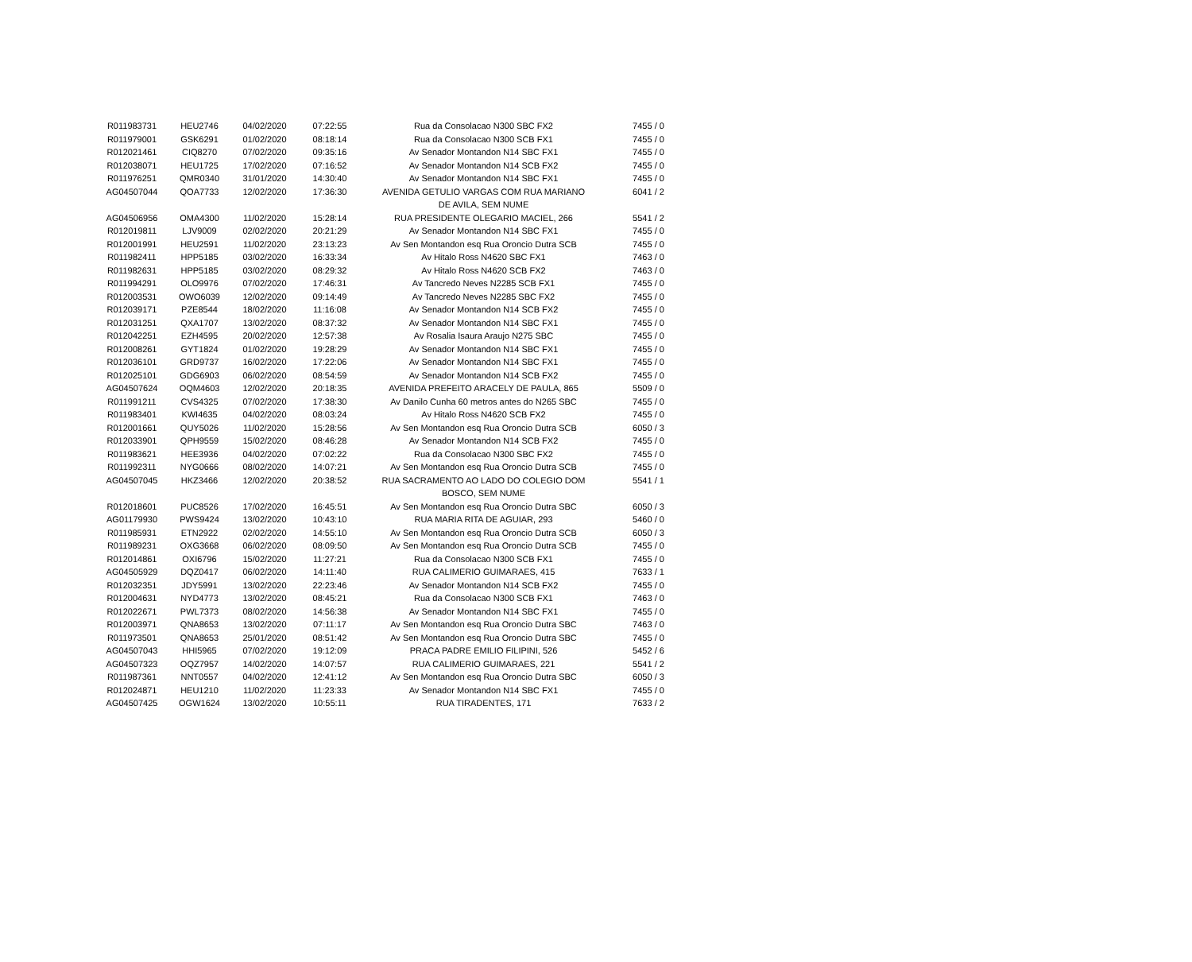| R011983731 | HEU2746 | 04/02/2020 | 07:22:55 | Rua da Consolacao N300 SBC FX2 | 7455 / 0 |
| R011979001 | GSK6291 | 01/02/2020 | 08:18:14 | Rua da Consolacao N300 SCB FX1 | 7455 / 0 |
| R012021461 | CIQ8270 | 07/02/2020 | 09:35:16 | Av Senador Montandon N14 SBC FX1 | 7455 / 0 |
| R012038071 | HEU1725 | 17/02/2020 | 07:16:52 | Av Senador Montandon N14 SCB FX2 | 7455 / 0 |
| R011976251 | QMR0340 | 31/01/2020 | 14:30:40 | Av Senador Montandon N14 SBC FX1 | 7455 / 0 |
| AG04507044 | QOA7733 | 12/02/2020 | 17:36:30 | AVENIDA GETULIO VARGAS COM RUA MARIANO DE AVILA, SEM NUME | 6041 / 2 |
| AG04506956 | OMA4300 | 11/02/2020 | 15:28:14 | RUA PRESIDENTE OLEGARIO MACIEL, 266 | 5541 / 2 |
| R012019811 | LJV9009 | 02/02/2020 | 20:21:29 | Av Senador Montandon N14 SBC FX1 | 7455 / 0 |
| R012001991 | HEU2591 | 11/02/2020 | 23:13:23 | Av Sen Montandon esq Rua Oroncio Dutra SCB | 7455 / 0 |
| R011982411 | HPP5185 | 03/02/2020 | 16:33:34 | Av Hitalo Ross N4620 SBC FX1 | 7463 / 0 |
| R011982631 | HPP5185 | 03/02/2020 | 08:29:32 | Av Hitalo Ross N4620 SCB FX2 | 7463 / 0 |
| R011994291 | OLO9976 | 07/02/2020 | 17:46:31 | Av Tancredo Neves N2285 SCB FX1 | 7455 / 0 |
| R012003531 | OWO6039 | 12/02/2020 | 09:14:49 | Av Tancredo Neves N2285 SBC FX2 | 7455 / 0 |
| R012039171 | PZE8544 | 18/02/2020 | 11:16:08 | Av Senador Montandon N14 SCB FX2 | 7455 / 0 |
| R012031251 | QXA1707 | 13/02/2020 | 08:37:32 | Av Senador Montandon N14 SBC FX1 | 7455 / 0 |
| R012042251 | EZH4595 | 20/02/2020 | 12:57:38 | Av Rosalia Isaura Araujo N275 SBC | 7455 / 0 |
| R012008261 | GYT1824 | 01/02/2020 | 19:28:29 | Av Senador Montandon N14 SBC FX1 | 7455 / 0 |
| R012036101 | GRD9737 | 16/02/2020 | 17:22:06 | Av Senador Montandon N14 SBC FX1 | 7455 / 0 |
| R012025101 | GDG6903 | 06/02/2020 | 08:54:59 | Av Senador Montandon N14 SCB FX2 | 7455 / 0 |
| AG04507624 | OQM4603 | 12/02/2020 | 20:18:35 | AVENIDA PREFEITO ARACELY DE PAULA, 865 | 5509 / 0 |
| R011991211 | CVS4325 | 07/02/2020 | 17:38:30 | Av Danilo Cunha 60 metros antes do N265 SBC | 7455 / 0 |
| R011983401 | KWI4635 | 04/02/2020 | 08:03:24 | Av Hitalo Ross N4620 SCB FX2 | 7455 / 0 |
| R012001661 | QUY5026 | 11/02/2020 | 15:28:56 | Av Sen Montandon esq Rua Oroncio Dutra SCB | 6050 / 3 |
| R012033901 | QPH9559 | 15/02/2020 | 08:46:28 | Av Senador Montandon N14 SCB FX2 | 7455 / 0 |
| R011983621 | HEE3936 | 04/02/2020 | 07:02:22 | Rua da Consolacao N300 SBC FX2 | 7455 / 0 |
| R011992311 | NYG0666 | 08/02/2020 | 14:07:21 | Av Sen Montandon esq Rua Oroncio Dutra SCB | 7455 / 0 |
| AG04507045 | HKZ3466 | 12/02/2020 | 20:38:52 | RUA SACRAMENTO AO LADO DO COLEGIO DOM BOSCO, SEM NUME | 5541 / 1 |
| R012018601 | PUC8526 | 17/02/2020 | 16:45:51 | Av Sen Montandon esq Rua Oroncio Dutra SBC | 6050 / 3 |
| AG01179930 | PWS9424 | 13/02/2020 | 10:43:10 | RUA MARIA RITA DE AGUIAR, 293 | 5460 / 0 |
| R011985931 | ETN2922 | 02/02/2020 | 14:55:10 | Av Sen Montandon esq Rua Oroncio Dutra SCB | 6050 / 3 |
| R011989231 | OXG3668 | 06/02/2020 | 08:09:50 | Av Sen Montandon esq Rua Oroncio Dutra SCB | 7455 / 0 |
| R012014861 | OXI6796 | 15/02/2020 | 11:27:21 | Rua da Consolacao N300 SCB FX1 | 7455 / 0 |
| AG04505929 | DQZ0417 | 06/02/2020 | 14:11:40 | RUA CALIMERIO GUIMARAES, 415 | 7633 / 1 |
| R012032351 | JDY5991 | 13/02/2020 | 22:23:46 | Av Senador Montandon N14 SCB FX2 | 7455 / 0 |
| R012004631 | NYD4773 | 13/02/2020 | 08:45:21 | Rua da Consolacao N300 SCB FX1 | 7463 / 0 |
| R012022671 | PWL7373 | 08/02/2020 | 14:56:38 | Av Senador Montandon N14 SBC FX1 | 7455 / 0 |
| R012003971 | QNA8653 | 13/02/2020 | 07:11:17 | Av Sen Montandon esq Rua Oroncio Dutra SBC | 7463 / 0 |
| R011973501 | QNA8653 | 25/01/2020 | 08:51:42 | Av Sen Montandon esq Rua Oroncio Dutra SBC | 7455 / 0 |
| AG04507043 | HHI5965 | 07/02/2020 | 19:12:09 | PRACA PADRE EMILIO FILIPINI, 526 | 5452 / 6 |
| AG04507323 | OQZ7957 | 14/02/2020 | 14:07:57 | RUA CALIMERIO GUIMARAES, 221 | 5541 / 2 |
| R011987361 | NNT0557 | 04/02/2020 | 12:41:12 | Av Sen Montandon esq Rua Oroncio Dutra SBC | 6050 / 3 |
| R012024871 | HEU1210 | 11/02/2020 | 11:23:33 | Av Senador Montandon N14 SBC FX1 | 7455 / 0 |
| AG04507425 | OGW1624 | 13/02/2020 | 10:55:11 | RUA TIRADENTES, 171 | 7633 / 2 |